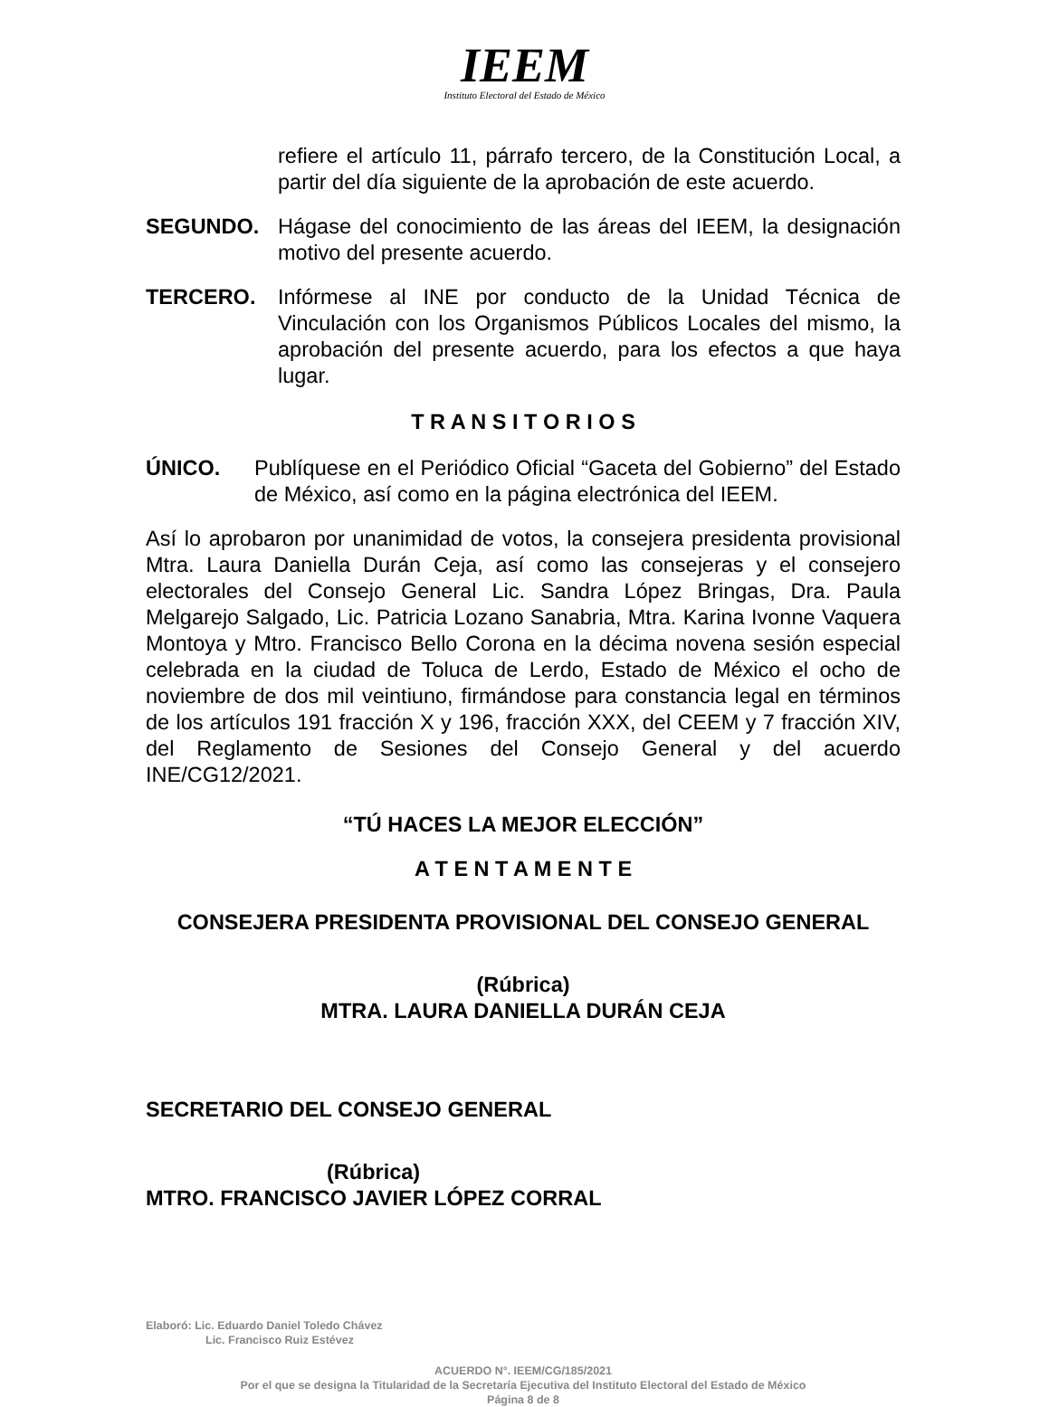IEEM
Instituto Electoral del Estado de México
refiere el artículo 11, párrafo tercero, de la Constitución Local, a partir del día siguiente de la aprobación de este acuerdo.
SEGUNDO. Hágase del conocimiento de las áreas del IEEM, la designación motivo del presente acuerdo.
TERCERO. Infórmese al INE por conducto de la Unidad Técnica de Vinculación con los Organismos Públicos Locales del mismo, la aprobación del presente acuerdo, para los efectos a que haya lugar.
T R A N S I T O R I O S
ÚNICO. Publíquese en el Periódico Oficial “Gaceta del Gobierno” del Estado de México, así como en la página electrónica del IEEM.
Así lo aprobaron por unanimidad de votos, la consejera presidenta provisional Mtra. Laura Daniella Durán Ceja, así como las consejeras y el consejero electorales del Consejo General Lic. Sandra López Bringas, Dra. Paula Melgarejo Salgado, Lic. Patricia Lozano Sanabria, Mtra. Karina Ivonne Vaquera Montoya y Mtro. Francisco Bello Corona en la décima novena sesión especial celebrada en la ciudad de Toluca de Lerdo, Estado de México el ocho de noviembre de dos mil veintiuno, firmándose para constancia legal en términos de los artículos 191 fracción X y 196, fracción XXX, del CEEM y 7 fracción XIV, del Reglamento de Sesiones del Consejo General y del acuerdo INE/CG12/2021.
“TÚ HACES LA MEJOR ELECCIÓN”
A T E N T A M E N T E
CONSEJERA PRESIDENTA PROVISIONAL DEL CONSEJO GENERAL
(Rúbrica)
MTRA. LAURA DANIELLA DURÁN CEJA
SECRETARIO DEL CONSEJO GENERAL
(Rúbrica)
MTRO. FRANCISCO JAVIER LÓPEZ CORRAL
Elaboró: Lic. Eduardo Daniel Toledo Chávez
Lic. Francisco Ruiz Estévez
ACUERDO N°. IEEM/CG/185/2021
Por el que se designa la Titularidad de la Secretaría Ejecutiva del Instituto Electoral del Estado de México
Página 8 de 8